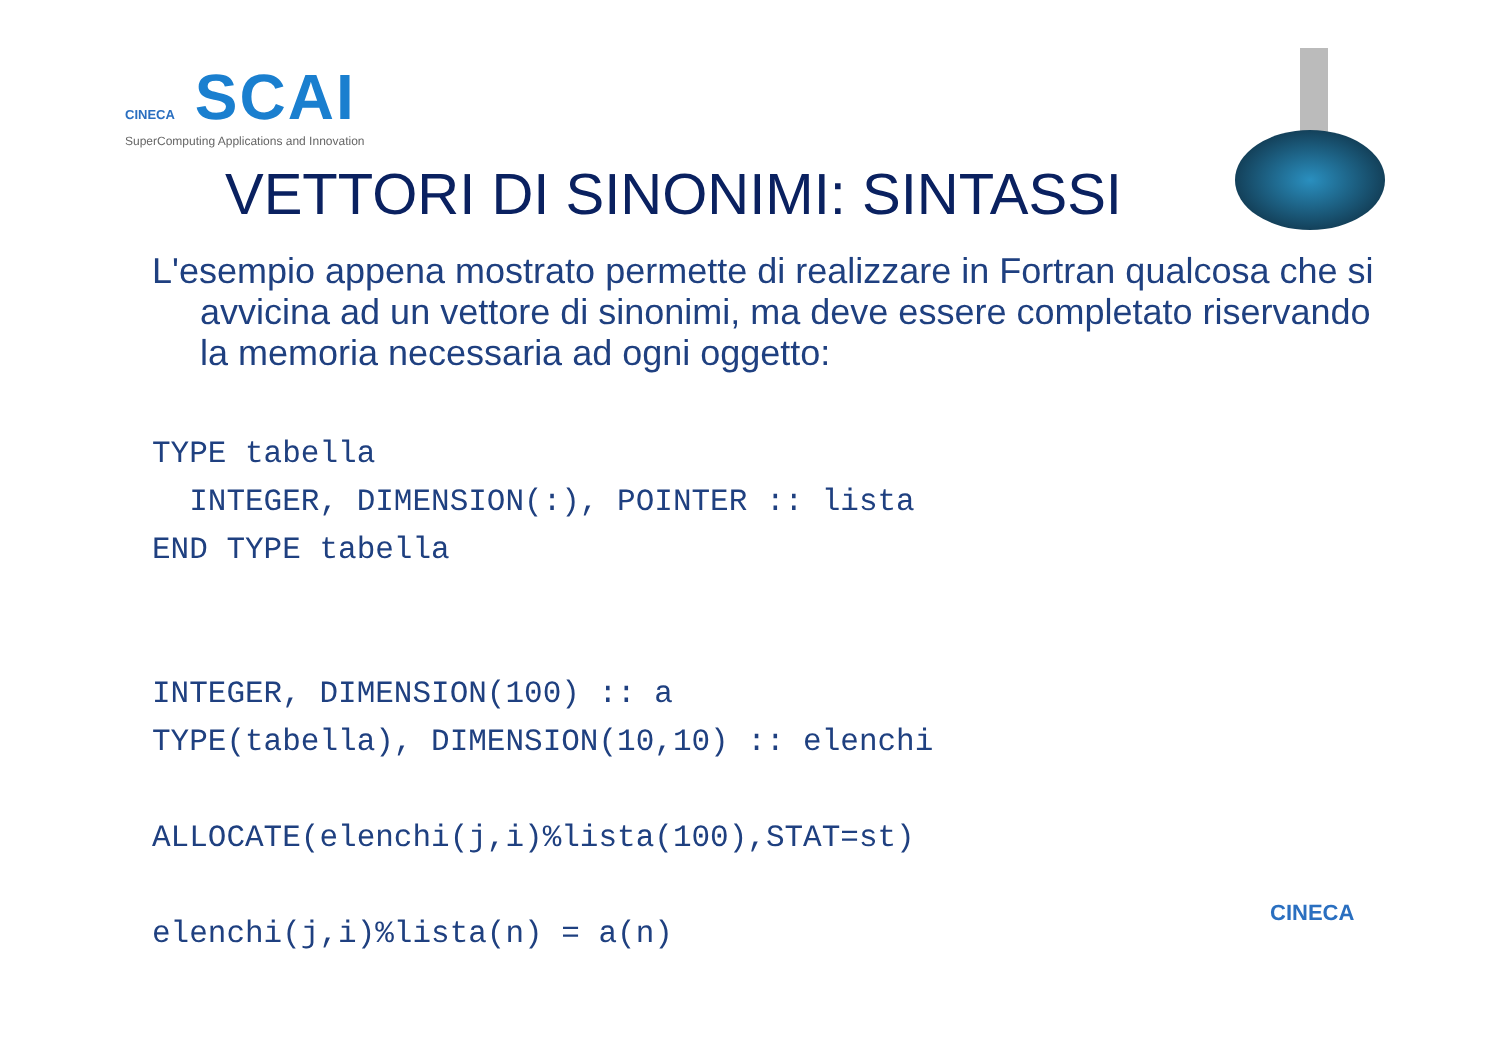CINECA SCAI
SuperComputing Applications and Innovation
VETTORI DI SINONIMI: SINTASSI
L'esempio appena mostrato permette di realizzare in Fortran qualcosa che si avvicina ad un vettore di sinonimi, ma deve essere completato riservando la memoria necessaria ad ogni oggetto:
TYPE tabella
  INTEGER, DIMENSION(:), POINTER :: lista
END TYPE tabella


INTEGER, DIMENSION(100) :: a
TYPE(tabella), DIMENSION(10,10) :: elenchi

ALLOCATE(elenchi(j,i)%lista(100),STAT=st)

elenchi(j,i)%lista(n) = a(n)
CINECA